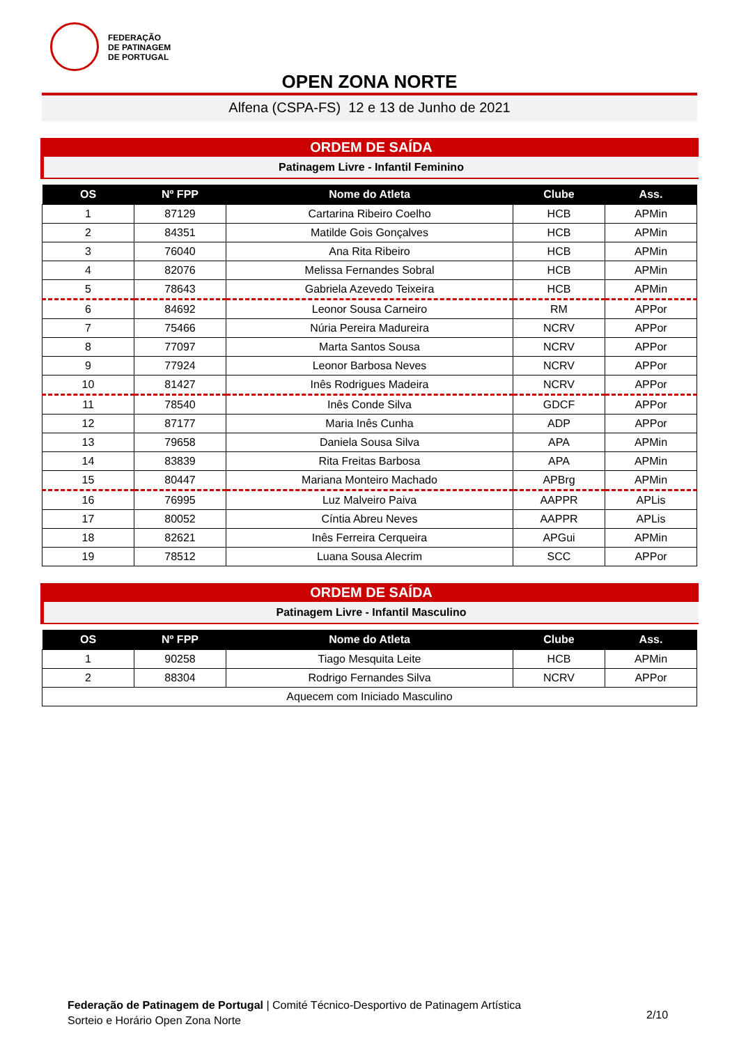FEDERAÇÃO
DE PATINAGEM
DE PORTUGAL
OPEN ZONA NORTE
Alfena (CSPA-FS) 12 e 13 de Junho de 2021
ORDEM DE SAÍDA
Patinagem Livre - Infantil Feminino
| OS | Nº FPP | Nome do Atleta | Clube | Ass. |
| --- | --- | --- | --- | --- |
| 1 | 87129 | Cartarina Ribeiro Coelho | HCB | APMin |
| 2 | 84351 | Matilde Gois Gonçalves | HCB | APMin |
| 3 | 76040 | Ana Rita Ribeiro | HCB | APMin |
| 4 | 82076 | Melissa Fernandes Sobral | HCB | APMin |
| 5 | 78643 | Gabriela Azevedo Teixeira | HCB | APMin |
| 6 | 84692 | Leonor Sousa Carneiro | RM | APPor |
| 7 | 75466 | Núria Pereira Madureira | NCRV | APPor |
| 8 | 77097 | Marta Santos Sousa | NCRV | APPor |
| 9 | 77924 | Leonor Barbosa Neves | NCRV | APPor |
| 10 | 81427 | Inês Rodrigues Madeira | NCRV | APPor |
| 11 | 78540 | Inês Conde Silva | GDCF | APPor |
| 12 | 87177 | Maria Inês Cunha | ADP | APPor |
| 13 | 79658 | Daniela Sousa Silva | APA | APMin |
| 14 | 83839 | Rita Freitas Barbosa | APA | APMin |
| 15 | 80447 | Mariana Monteiro Machado | APBrg | APMin |
| 16 | 76995 | Luz Malveiro Paiva | AAPPR | APLis |
| 17 | 80052 | Cíntia Abreu Neves | AAPPR | APLis |
| 18 | 82621 | Inês Ferreira Cerqueira | APGui | APMin |
| 19 | 78512 | Luana Sousa Alecrim | SCC | APPor |
ORDEM DE SAÍDA
Patinagem Livre - Infantil Masculino
| OS | Nº FPP | Nome do Atleta | Clube | Ass. |
| --- | --- | --- | --- | --- |
| 1 | 90258 | Tiago Mesquita Leite | HCB | APMin |
| 2 | 88304 | Rodrigo Fernandes Silva | NCRV | APPor |
| Aquecem com Iniciado Masculino | | | | |
Federação de Patinagem de Portugal | Comité Técnico-Desportivo de Patinagem Artística
Sorteio e Horário Open Zona Norte
2/10